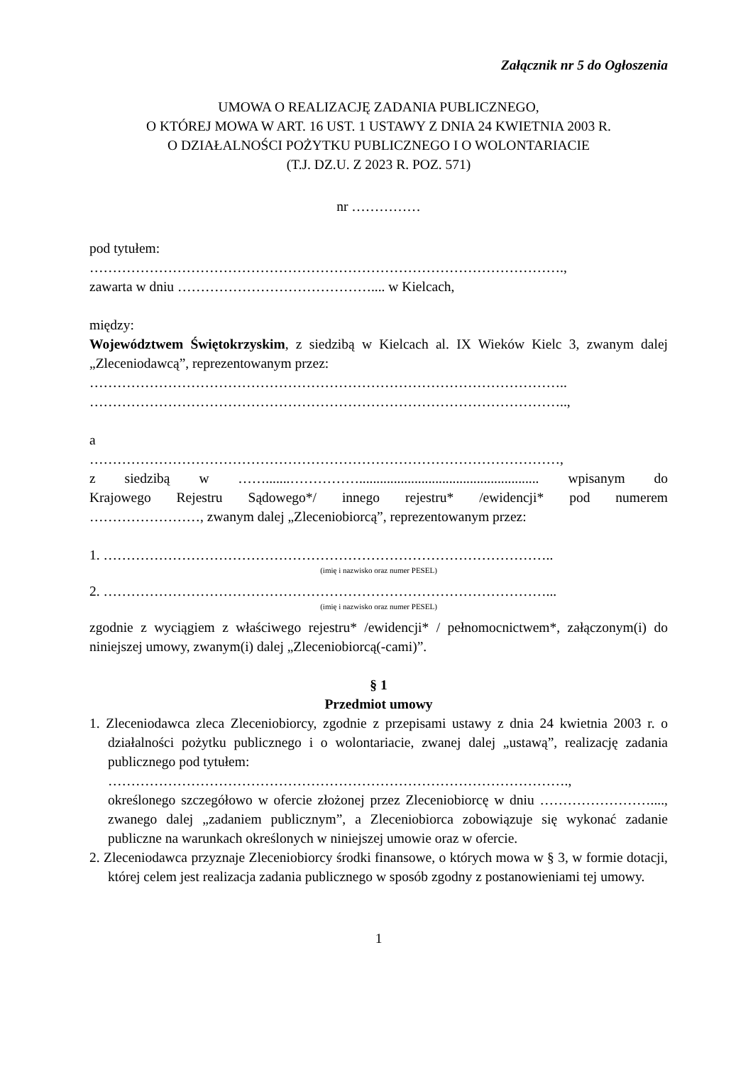Załącznik nr 5 do Ogłoszenia
UMOWA O REALIZACJĘ ZADANIA PUBLICZNEGO,
O KTÓREJ MOWA W ART. 16 UST. 1 USTAWY Z DNIA 24 KWIETNIA 2003 R.
O DZIAŁALNOŚCI POŻYTKU PUBLICZNEGO I O WOLONTARIACIE
(T.J. DZ.U. Z 2023 R. POZ. 571)
nr ……………
pod tytułem:
………………………………………………………………………………………….,
zawarta w dniu …………………………………….... w Kielcach,
między:
Województwem Świętokrzyskim, z siedzibą w Kielcach al. IX Wieków Kielc 3, zwanym dalej „Zleceniodawcą”, reprezentowanym przez:
…………………………………………………………………………………………..
…………………………………………………………………………………………..,
a
…………………………………………………………………………………………,
z siedzibą w …….......…………….................................................... wpisanym do
Krajowego Rejestru Sądowego*/ innego rejestru* /ewidencji* pod numerem
……………………, zwanym dalej „Zleceniobiorcą”, reprezentowanym przez:
1. ……………………………………………………………………………………..
(imię i nazwisko oraz numer PESEL)
2. ……………………………………………………………………………………...
(imię i nazwisko oraz numer PESEL)
zgodnie z wyciągiem z właściwego rejestru* /ewidencji* / pełnomocnictwem*, załączonym(i) do niniejszej umowy, zwanym(i) dalej „Zleceniobiorcą(-cami)”.
§ 1
Przedmiot umowy
1. Zleceniodawca zleca Zleceniobiorcy, zgodnie z przepisami ustawy z dnia 24 kwietnia 2003 r. o działalności pożytku publicznego i o wolontariacie, zwanej dalej „ustawą”, realizację zadania publicznego pod tytułem:
……………………………………………………………………………………….,
określonego szczegółowo w ofercie złożonej przez Zleceniobiorcę w dniu ……………………...., zwanego dalej „zadaniem publicznym”, a Zleceniobiorca zobowiązuje się wykonać zadanie publiczne na warunkach określonych w niniejszej umowie oraz w ofercie.
2. Zleceniodawca przyznaje Zleceniobiorcy środki finansowe, o których mowa w § 3, w formie dotacji, której celem jest realizacja zadania publicznego w sposób zgodny z postanowieniami tej umowy.
1